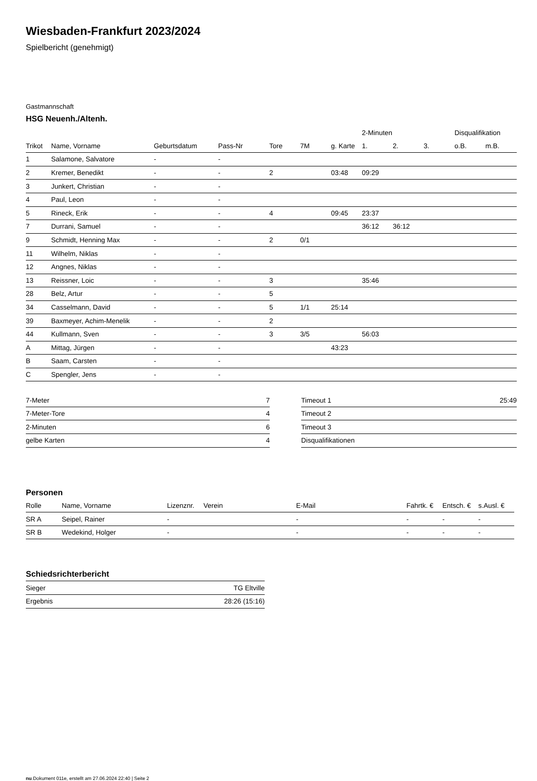Wiesbaden-Frankfurt 2023/2024
Spielbericht (genehmigt)
Gastmannschaft
HSG Neuenh./Altenh.
| | | | | | | | 2-Minuten | | | Disqualifikation | |
| --- | --- | --- | --- | --- | --- | --- | --- | --- | --- | --- | --- |
| Trikot | Name, Vorname | Geburtsdatum | Pass-Nr | Tore | 7M | g. Karte | 1. | 2. | 3. | o.B. | m.B. |
| 1 | Salamone, Salvatore | - | - | | | | | | | | |
| 2 | Kremer, Benedikt | - | - | 2 | | 03:48 | 09:29 | | | | |
| 3 | Junkert, Christian | - | - | | | | | | | | |
| 4 | Paul, Leon | - | - | | | | | | | | |
| 5 | Rineck, Erik | - | - | 4 | | 09:45 | 23:37 | | | | |
| 7 | Durrani, Samuel | - | - | | | | 36:12 | 36:12 | | | |
| 9 | Schmidt, Henning Max | - | - | 2 | 0/1 | | | | | | |
| 11 | Wilhelm, Niklas | - | - | | | | | | | | |
| 12 | Angnes, Niklas | - | - | | | | | | | | |
| 13 | Reissner, Loic | - | - | 3 | | | 35:46 | | | | |
| 28 | Belz, Artur | - | - | 5 | | | | | | | |
| 34 | Casselmann, David | - | - | 5 | 1/1 | 25:14 | | | | | |
| 39 | Baxmeyer, Achim-Menelik | - | - | 2 | | | | | | | |
| 44 | Kullmann, Sven | - | - | 3 | 3/5 | | 56:03 | | | | |
| A | Mittag, Jürgen | - | - | | | 43:23 | | | | | |
| B | Saam, Carsten | - | - | | | | | | | | |
| C | Spengler, Jens | - | - | | | | | | | | |
| 7-Meter | 7 |
| 7-Meter-Tore | 4 |
| 2-Minuten | 6 |
| gelbe Karten | 4 |
| Timeout 1 | 25:49 |
| Timeout 2 | |
| Timeout 3 | |
| Disqualifikationen | |
Personen
| Rolle | Name, Vorname | Lizenznr. | Verein | E-Mail | Fahrtk. € | Entsch. € | s.Ausl. € |
| --- | --- | --- | --- | --- | --- | --- | --- |
| SR A | Seipel, Rainer | - | | - | - | - | - |
| SR B | Wedekind, Holger | - | | - | - | - | - |
Schiedsrichterbericht
| Sieger | TG Eltville |
| Ergebnis | 28:26 (15:16) |
nu.Dokument 011e, erstellt am 27.06.2024 22:40 | Seite 2